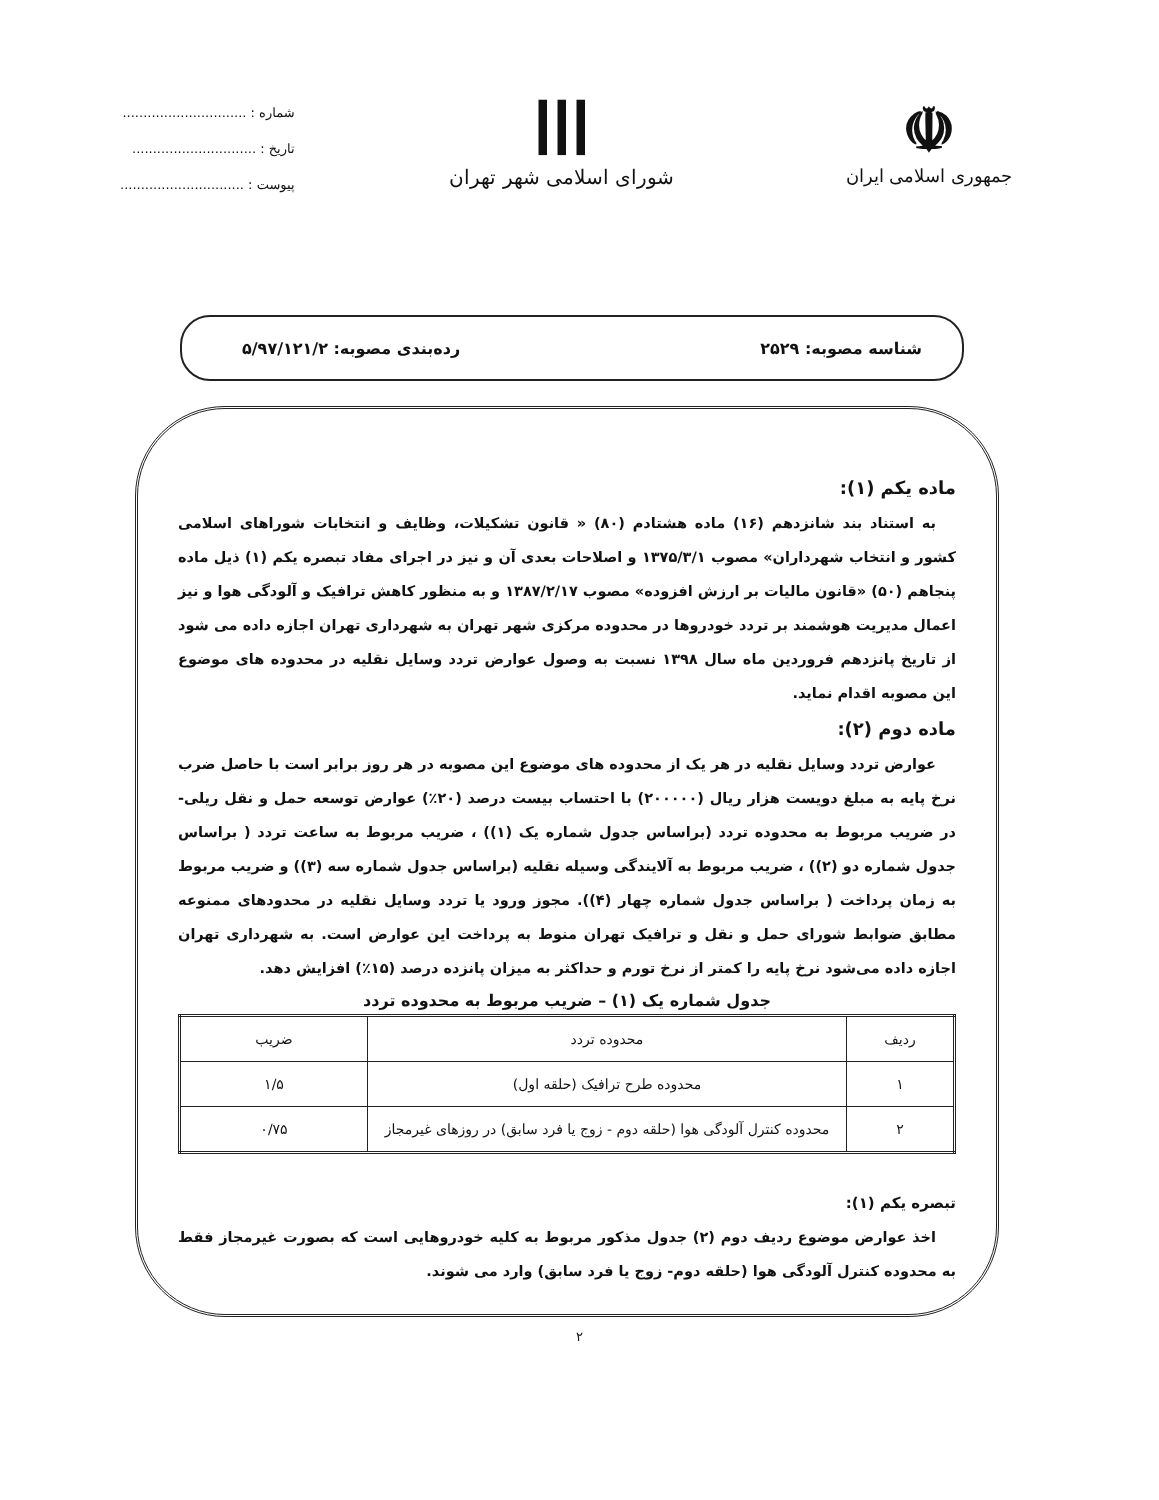☫
جمهوری اسلامی ایران
ااا
شورای اسلامی شهر تهران
شماره : ..............................
تاریخ : ..............................
پیوست : ..............................
شناسه مصوبه: ۲۵۲۹ رده‌بندی مصوبه: ۵/۹۷/۱۲۱/۲
ماده یکم (۱):
به استناد بند شانزدهم (۱۶) ماده هشتادم (۸۰) « قانون تشکیلات، وظایف و انتخابات شوراهای اسلامی کشور و انتخاب شهرداران» مصوب ۱۳۷۵/۳/۱ و اصلاحات بعدی آن و نیز در اجرای مفاد تبصره یکم (۱) ذیل ماده پنجاهم (۵۰) «قانون مالیات بر ارزش افزوده» مصوب ۱۳۸۷/۲/۱۷ و به منظور کاهش ترافیک و آلودگی هوا و نیز اعمال مدیریت هوشمند بر تردد خودروها در محدوده مرکزی شهر تهران به شهرداری تهران اجازه داده می شود از تاریخ پانزدهم فروردین ماه سال ۱۳۹۸ نسبت به وصول عوارض تردد وسایل نقلیه در محدوده های موضوع این مصوبه اقدام نماید.
ماده دوم (۲):
عوارض تردد وسایل نقلیه در هر یک از محدوده های موضوع این مصوبه در هر روز برابر است با حاصل ضرب نرخ پایه به مبلغ دویست هزار ریال (۲۰۰۰۰۰) با احتساب بیست درصد (۲۰٪) عوارض توسعه حمل و نقل ریلی- در ضریب مربوط به محدوده تردد (براساس جدول شماره یک (۱)) ، ضریب مربوط به ساعت تردد ( براساس جدول شماره دو (۲)) ، ضریب مربوط به آلایندگی وسیله نقلیه (براساس جدول شماره سه (۳)) و ضریب مربوط به زمان پرداخت ( براساس جدول شماره چهار (۴)). مجوز ورود یا تردد وسایل نقلیه در محدودهای ممنوعه مطابق ضوابط شورای حمل و نقل و ترافیک تهران منوط به پرداخت این عوارض است. به شهرداری تهران اجازه داده می‌شود نرخ پایه را کمتر از نرخ تورم و حداکثر به میزان پانزده درصد (۱۵٪) افزایش دهد.
جدول شماره یک (۱) – ضریب مربوط به محدوده تردد
| ردیف | محدوده تردد | ضریب |
| --- | --- | --- |
| ۱ | محدوده طرح ترافیک (حلقه اول) | ۱/۵ |
| ۲ | محدوده کنترل آلودگی هوا (حلقه دوم - زوج یا فرد سابق) در روزهای غیرمجاز | ۰/۷۵ |
تبصره یکم (۱):
اخذ عوارض موضوع ردیف دوم (۲) جدول مذکور مربوط به کلیه خودروهایی است که بصورت غیرمجاز فقط به محدوده کنترل آلودگی هوا (حلقه دوم- زوج یا فرد سابق) وارد می شوند.
۲